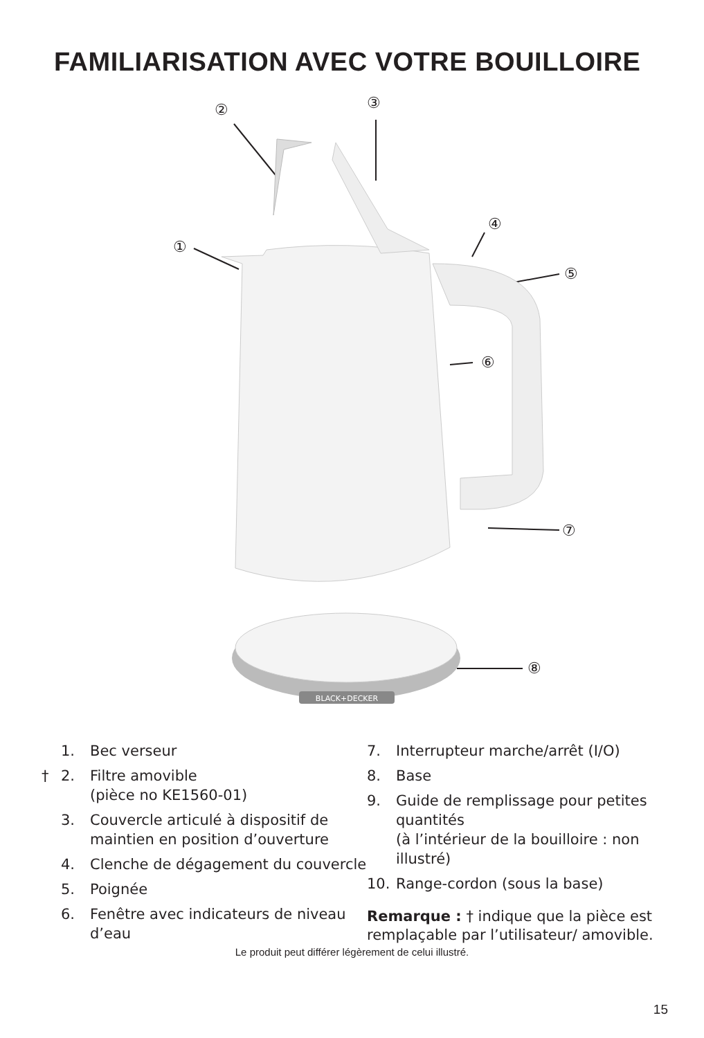FAMILIARISATION AVEC VOTRE BOUILLOIRE
BLACK+DECKER
①
② ③
④
⑤
⑥
⑦
⑧
1. Bec verseur
† 2. Filtre amovible
(pièce no KE1560-01)
3. Couvercle articulé à dispositif de maintien en position d’ouverture
4. Clenche de dégagement du couvercle
5. Poignée
6. Fenêtre avec indicateurs de niveau d’eau
7. Interrupteur marche/arrêt (I/O)
8. Base
9. Guide de remplissage pour petites quantités
(à l’intérieur de la bouilloire : non illustré)
10. Range-cordon (sous la base)
Remarque : † indique que la pièce est remplaçable par l’utilisateur/ amovible.
Le produit peut différer légèrement de celui illustré.
15